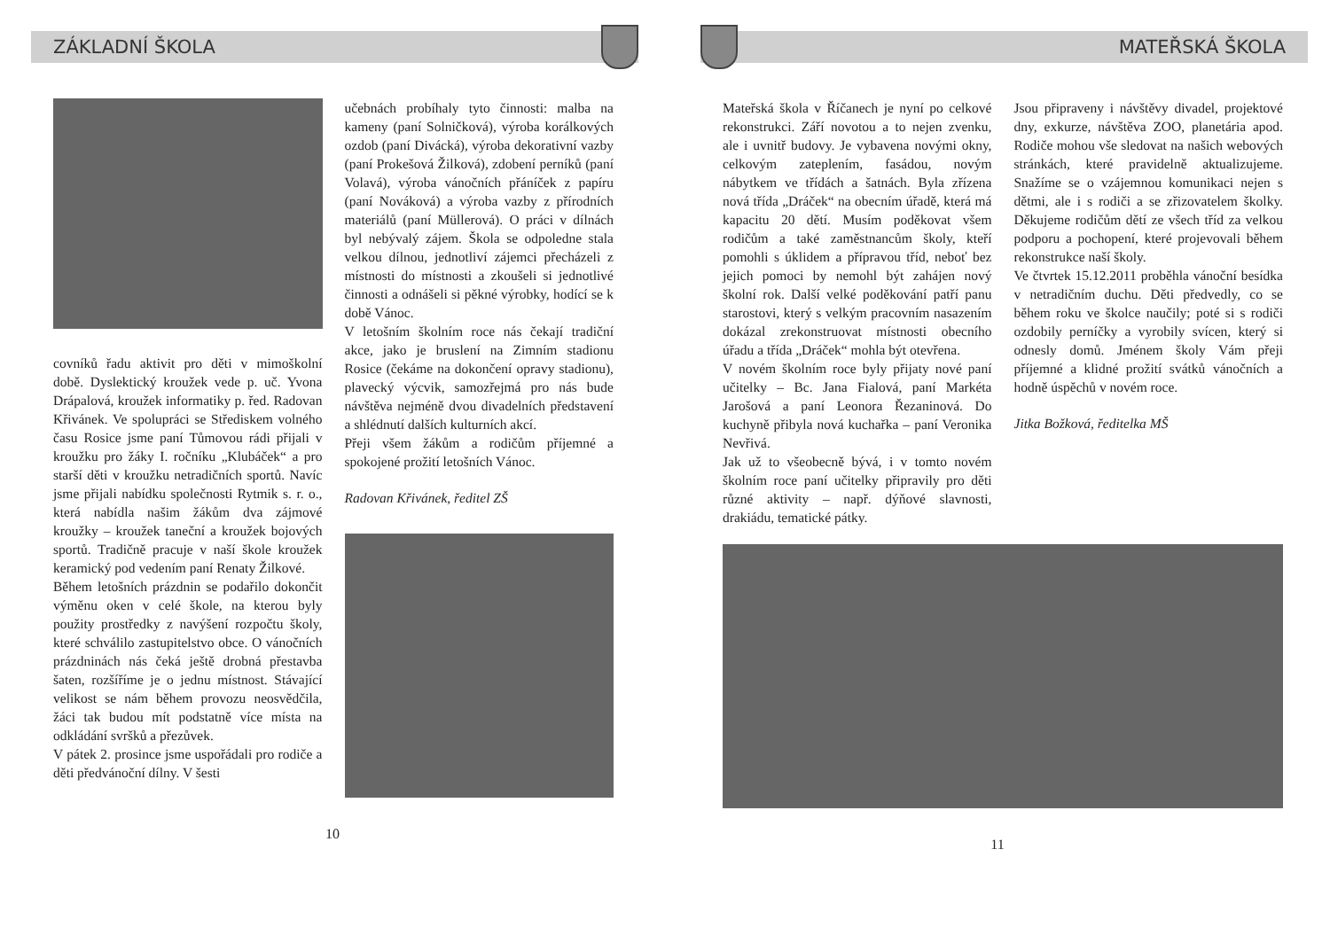ZÁKLADNÍ ŠKOLA
covníků řadu aktivit pro děti v mimoškolní době. Dyslektický kroužek vede p. uč. Yvona Drápalová, kroužek informatiky p. řed. Radovan Křivánek. Ve spolupráci se Střediskem volného času Rosice jsme paní Tůmovou rádi přijali v kroužku pro žáky I. ročníku „Klubáček“ a pro starší děti v kroužku netradičních sportů. Navíc jsme přijali nabídku společnosti Rytmik s. r. o., která nabídla našim žákům dva zájmové kroužky – kroužek taneční a kroužek bojových sportů. Tradičně pracuje v naší škole kroužek keramický pod vedením paní Renaty Žilkové.
Během letošních prázdnin se podařilo dokončit výměnu oken v celé škole, na kterou byly použity prostředky z navýšení rozpočtu školy, které schválilo zastupitelstvo obce. O vánočních prázdninách nás čeká ještě drobná přestavba šaten, rozšíříme je o jednu místnost. Stávající velikost se nám během provozu neosvědčila, žáci tak budou mít podstatně více místa na odkládání svršků a přezůvek.
V pátek 2. prosince jsme uspořádali pro rodiče a děti předvánoční dílny. V šesti
učebnách probíhaly tyto činnosti: malba na kameny (paní Solničková), výroba korálkových ozdob (paní Divácká), výroba dekorativní vazby (paní Prokešová Žilková), zdobení perníků (paní Volavá), výroba vánočních přáníček z papíru (paní Nováková) a výroba vazby z přírodních materiálů (paní Müllerová). O práci v dílnách byl nebývalý zájem. Škola se odpoledne stala velkou dílnou, jednotliví zájemci přecházeli z místnosti do místnosti a zkoušeli si jednotlivé činnosti a odnášeli si pěkné výrobky, hodící se k době Vánoc.
V letošním školním roce nás čekají tradiční akce, jako je bruslení na Zimním stadionu Rosice (čekáme na dokončení opravy stadionu), plavecký výcvik, samozřejmá pro nás bude návštěva nejméně dvou divadelních představení a shlédnutí dalších kulturních akcí.
Přeji všem žákům a rodičům příjemné a spokojené prožití letošních Vánoc.
Radovan Křivánek, ředitel ZŠ
10
MATEŘSKÁ ŠKOLA
Mateřská škola v Říčanech je nyní po celkové rekonstrukci. Září novotou a to nejen zvenku, ale i uvnitř budovy. Je vybavena novými okny, celkovým zateplením, fasádou, novým nábytkem ve třídách a šatnách. Byla zřízena nová třída „Dráček“ na obecním úřadě, která má kapacitu 20 dětí. Musím poděkovat všem rodičům a také zaměstnancům školy, kteří pomohli s úklidem a přípravou tříd, neboť bez jejich pomoci by nemohl být zahájen nový školní rok. Další velké poděkování patří panu starostovi, který s velkým pracovním nasazením dokázal zrekonstruovat místnosti obecního úřadu a třída „Dráček“ mohla být otevřena.
V novém školním roce byly přijaty nové paní učitelky – Bc. Jana Fialová, paní Markéta Jarošová a paní Leonora Řezaninová. Do kuchyně přibyla nová kuchařka – paní Veronika Nevřivá.
Jak už to všeobecně bývá, i v tomto novém školním roce paní učitelky připravily pro děti různé aktivity – např. dýňové slavnosti, drakiádu, tematické pátky.
Jsou připraveny i návštěvy divadel, projektové dny, exkurze, návštěva ZOO, planetária apod. Rodiče mohou vše sledovat na našich webových stránkách, které pravidelně aktualizujeme. Snažíme se o vzájemnou komunikaci nejen s dětmi, ale i s rodiči a se zřizovatelem školky. Děkujeme rodičům dětí ze všech tříd za velkou podporu a pochopení, které projevovali během rekonstrukce naší školy.
Ve čtvrtek 15.12.2011 proběhla vánoční besídka v netradičním duchu. Děti předvedly, co se během roku ve školce naučily; poté si s rodiči ozdobily perníčky a vyrobily svícen, který si odnesly domů. Jménem školy Vám přeji příjemné a klidné prožití svátků vánočních a hodně úspěchů v novém roce.
Jitka Božková, ředitelka MŠ
11